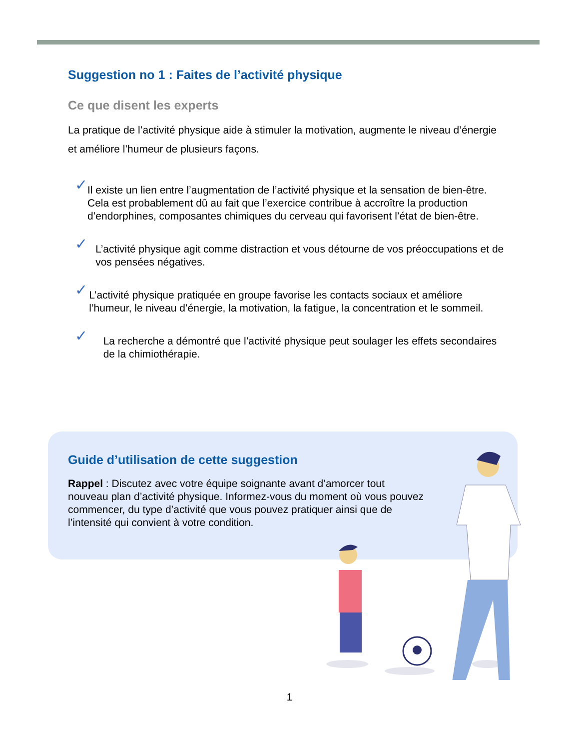Suggestion no 1 : Faites de l’activité physique
Ce que disent les experts
La pratique de l’activité physique aide à stimuler la motivation, augmente le niveau d’énergie et améliore l’humeur de plusieurs façons.
✓ Il existe un lien entre l’augmentation de l’activité physique et la sensation de bien-être. Cela est probablement dû au fait que l’exercice contribue à accroître la production d’endorphines, composantes chimiques du cerveau qui favorisent l’état de bien-être.
✓ L’activité physique agit comme distraction et vous détourne de vos préoccupations et de vos pensées négatives.
✓ L’activité physique pratiquée en groupe favorise les contacts sociaux et améliore l’humeur, le niveau d’énergie, la motivation, la fatigue, la concentration et le sommeil.
✓ La recherche a démontré que l’activité physique peut soulager les effets secondaires de la chimiothérapie.
Guide d’utilisation de cette suggestion
Rappel : Discutez avec votre équipe soignante avant d’amorcer tout nouveau plan d’activité physique. Informez-vous du moment où vous pouvez commencer, du type d’activité que vous pouvez pratiquer ainsi que de l’intensité qui convient à votre condition.
1